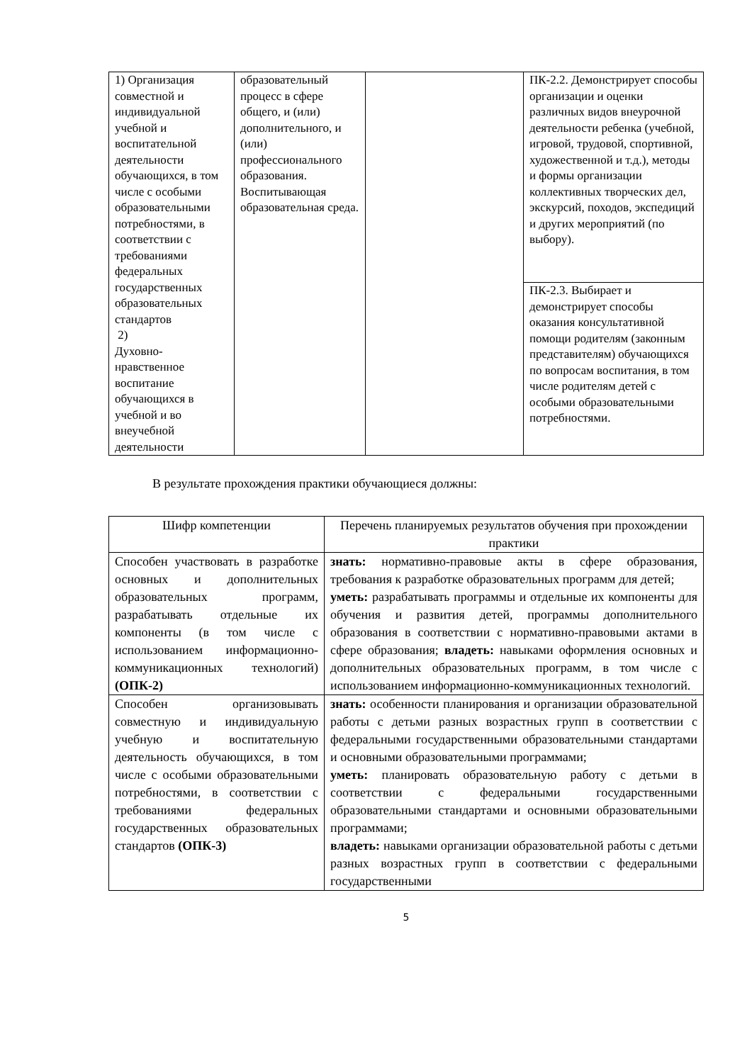| 1) Организация совместной и индивидуальной учебной и воспитательной деятельности обучающихся, в том числе с особыми образовательными потребностями, в соответствии с требованиями федеральных государственных образовательных стандартов 2) Духовно-нравственное воспитание обучающихся в учебной и во внеучебной деятельности | образовательный процесс в сфере общего, и (или) дополнительного, и (или) профессионального образования. Воспитывающая образовательная среда. | | ПК-2.2. Демонстрирует способы организации и оценки различных видов внеурочной деятельности ребенка (учебной, игровой, трудовой, спортивной, художественной и т.д.), методы и формы организации коллективных творческих дел, экскурсий, походов, экспедиций и других мероприятий (по выбору). |
| | | | ПК-2.3. Выбирает и демонстрирует способы оказания консультативной помощи родителям (законным представителям) обучающихся по вопросам воспитания, в том числе родителям детей с особыми образовательными потребностями. |
В результате прохождения практики обучающиеся должны:
| Шифр компетенции | Перечень планируемых результатов обучения при прохождении практики |
| --- | --- |
| Способен участвовать в разработке основных и дополнительных образовательных программ, разрабатывать отдельные их компоненты (в том числе с использованием информационно-коммуникационных технологий) (ОПК-2) | знать: нормативно-правовые акты в сфере образования, требования к разработке образовательных программ для детей; уметь: разрабатывать программы и отдельные их компоненты для обучения и развития детей, программы дополнительного образования в соответствии с нормативно-правовыми актами в сфере образования; владеть: навыками оформления основных и дополнительных образовательных программ, в том числе с использованием информационно-коммуникационных технологий. |
| Способен организовывать совместную и индивидуальную учебную и воспитательную деятельность обучающихся, в том числе с особыми образовательными потребностями, в соответствии с требованиями федеральных государственных образовательных стандартов (ОПК-3) | знать: особенности планирования и организации образовательной работы с детьми разных возрастных групп в соответствии с федеральными государственными образовательными стандартами и основными образовательными программами; уметь: планировать образовательную работу с детьми в соответствии с федеральными государственными образовательными стандартами и основными образовательными программами; владеть: навыками организации образовательной работы с детьми разных возрастных групп в соответствии с федеральными государственными |
5